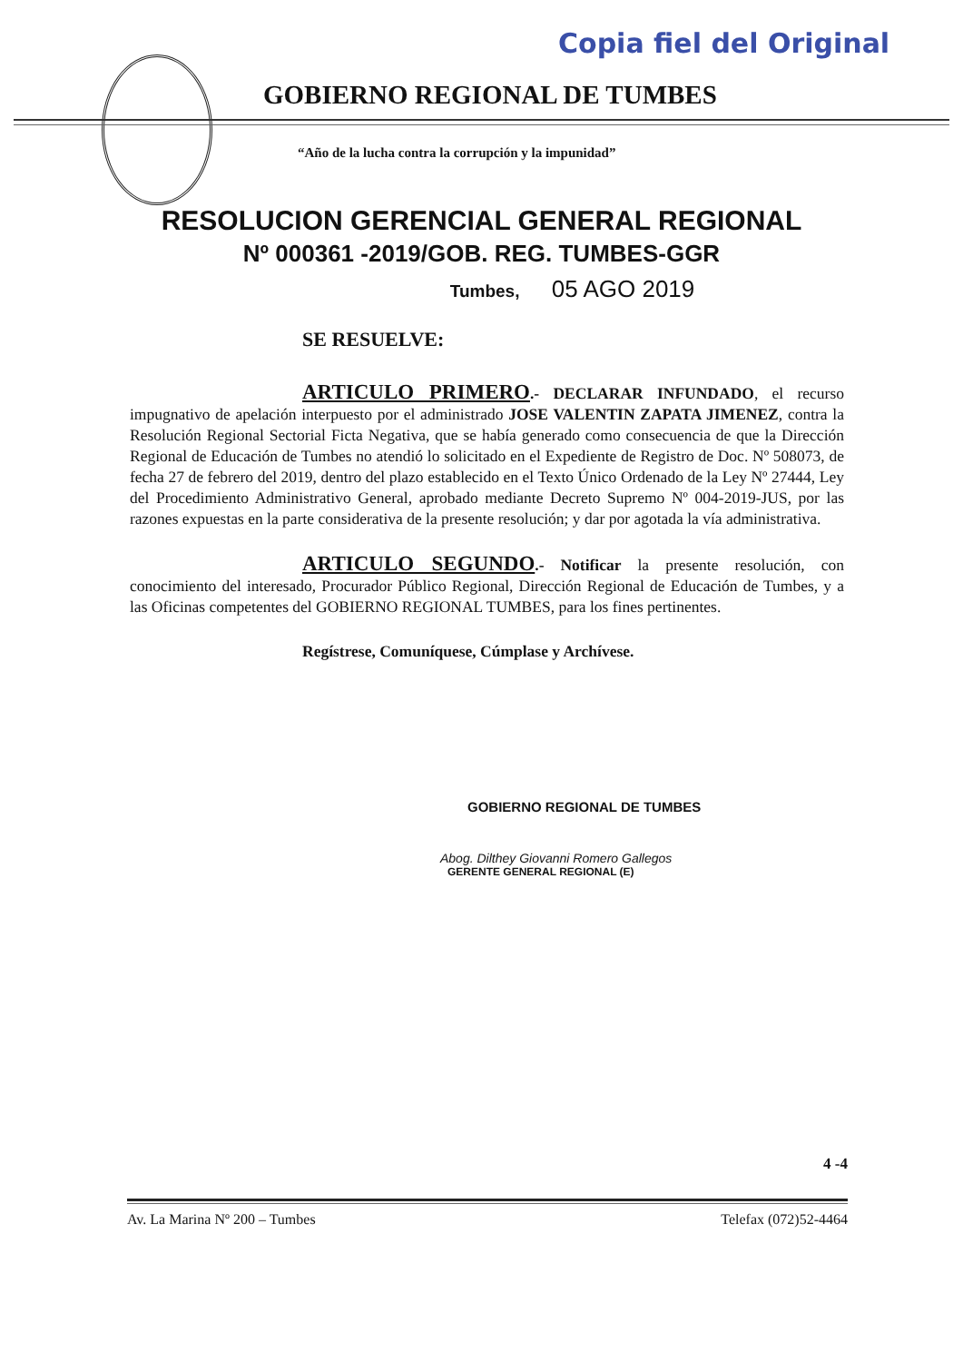Copia fiel del Original
GOBIERNO REGIONAL DE TUMBES
“Año de la lucha contra la corrupción y la impunidad”
RESOLUCION GERENCIAL GENERAL REGIONAL
Nº 000361 -2019/GOB. REG. TUMBES-GGR
Tumbes, 05 AGO 2019
SE RESUELVE:
ARTICULO PRIMERO.- DECLARAR INFUNDADO, el recurso impugnativo de apelación interpuesto por el administrado JOSE VALENTIN ZAPATA JIMENEZ, contra la Resolución Regional Sectorial Ficta Negativa, que se había generado como consecuencia de que la Dirección Regional de Educación de Tumbes no atendió lo solicitado en el Expediente de Registro de Doc. Nº 508073, de fecha 27 de febrero del 2019, dentro del plazo establecido en el Texto Único Ordenado de la Ley Nº 27444, Ley del Procedimiento Administrativo General, aprobado mediante Decreto Supremo Nº 004-2019-JUS, por las razones expuestas en la parte considerativa de la presente resolución; y dar por agotada la vía administrativa.
ARTICULO SEGUNDO.- Notificar la presente resolución, con conocimiento del interesado, Procurador Público Regional, Dirección Regional de Educación de Tumbes, y a las Oficinas competentes del GOBIERNO REGIONAL TUMBES, para los fines pertinentes.
Regístrese, Comuníquese, Cúmplase y Archívese.
GOBIERNO REGIONAL DE TUMBES
Abog. Dilthey Giovanni Romero Gallegos
GERENTE GENERAL REGIONAL (E)
4 -4
Av. La Marina Nº 200 – Tumbes Telefax (072)52-4464